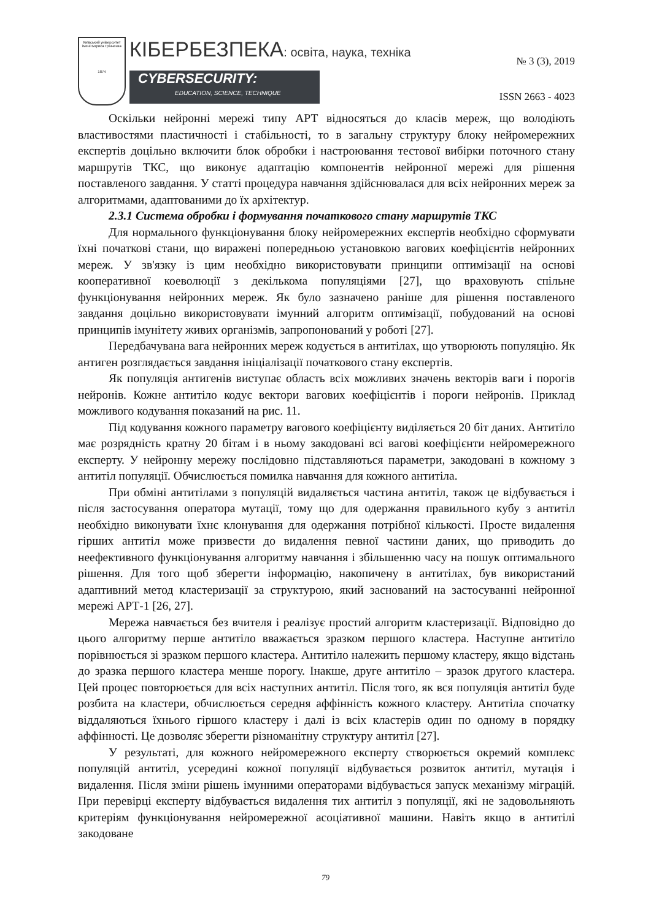Київський університет імені Бориса Грінченка
1874
КІБЕРБЕЗПЕКА: освіта, наука, техніка
CYBERSECURITY:
EDUCATION, SCIENCE, TECHNIQUE
№ 3 (3), 2019
ISSN 2663 - 4023
Оскільки нейронні мережі типу АРТ відносяться до класів мереж, що володіють властивостями пластичності і стабільності, то в загальну структуру блоку нейромережних експертів доцільно включити блок обробки і настроювання тестової вибірки поточного стану маршрутів ТКС, що виконує адаптацію компонентів нейронної мережі для рішення поставленого завдання. У статті процедура навчання здійснювалася для всіх нейронних мереж за алгоритмами, адаптованими до їх архітектур.
2.3.1 Система обробки і формування початкового стану маршрутів ТКС
Для нормального функціонування блоку нейромережних експертів необхідно сформувати їхні початкові стани, що виражені попередньою установкою вагових коефіцієнтів нейронних мереж. У зв'язку із цим необхідно використовувати принципи оптимізації на основі кооперативної коеволюції з декількома популяціями [27], що враховують спільне функціонування нейронних мереж. Як було зазначено раніше для рішення поставленого завдання доцільно використовувати імунний алгоритм оптимізації, побудований на основі принципів імунітету живих організмів, запропонований у роботі [27].
Передбачувана вага нейронних мереж кодується в антитілах, що утворюють популяцію. Як антиген розглядається завдання ініціалізації початкового стану експертів.
Як популяція антигенів виступає область всіх можливих значень векторів ваги і порогів нейронів. Кожне антитіло кодує вектори вагових коефіцієнтів і пороги нейронів. Приклад можливого кодування показаний на рис. 11.
Під кодування кожного параметру вагового коефіцієнту виділяється 20 біт даних. Антитіло має розрядність кратну 20 бітам і в ньому закодовані всі вагові коефіцієнти нейромережного експерту. У нейронну мережу послідовно підставляються параметри, закодовані в кожному з антитіл популяції. Обчислюється помилка навчання для кожного антитіла.
При обміні антитілами з популяцій видаляється частина антитіл, також це відбувається і після застосування оператора мутації, тому що для одержання правильного кубу з антитіл необхідно виконувати їхнє клонування для одержання потрібної кількості. Просте видалення гірших антитіл може призвести до видалення певної частини даних, що приводить до неефективного функціонування алгоритму навчання і збільшенню часу на пошук оптимального рішення. Для того щоб зберегти інформацію, накопичену в антитілах, був використаний адаптивний метод кластеризації за структурою, який заснований на застосуванні нейронної мережі АРТ-1 [26, 27].
Мережа навчається без вчителя і реалізує простий алгоритм кластеризації. Відповідно до цього алгоритму перше антитіло вважається зразком першого кластера. Наступне антитіло порівнюється зі зразком першого кластера. Антитіло належить першому кластеру, якщо відстань до зразка першого кластера менше порогу. Інакше, друге антитіло – зразок другого кластера. Цей процес повторюється для всіх наступних антитіл. Після того, як вся популяція антитіл буде розбита на кластери, обчислюється середня аффінність кожного кластеру. Антитіла спочатку віддаляються їхнього гіршого кластеру і далі із всіх кластерів один по одному в порядку аффінності. Це дозволяє зберегти різноманітну структуру антитіл [27].
У результаті, для кожного нейромережного експерту створюється окремий комплекс популяцій антитіл, усередині кожної популяції відбувається розвиток антитіл, мутація і видалення. Після зміни рішень імунними операторами відбувається запуск механізму міграцій. При перевірці експерту відбувається видалення тих антитіл з популяції, які не задовольняють критеріям функціонування нейромережної асоціативної машини. Навіть якщо в антитілі закодоване
79